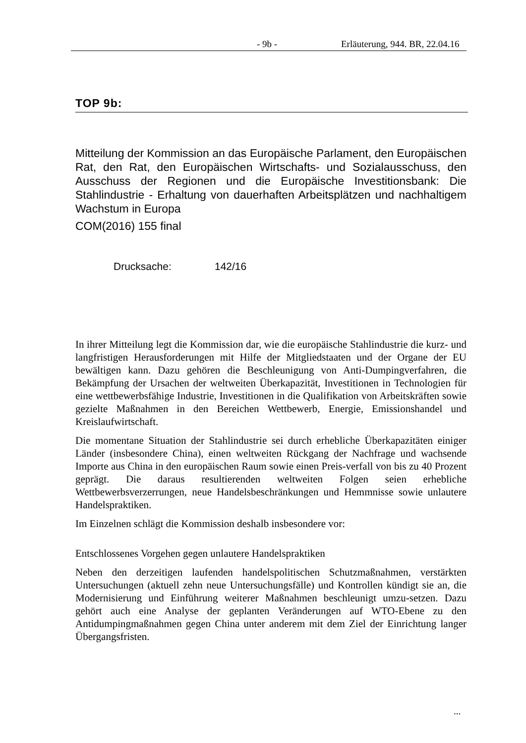- 9b - Erläuterung, 944. BR, 22.04.16
TOP 9b:
Mitteilung der Kommission an das Europäische Parlament, den Europäischen Rat, den Rat, den Europäischen Wirtschafts- und Sozialausschuss, den Ausschuss der Regionen und die Europäische Investitionsbank: Die Stahlindustrie - Erhaltung von dauerhaften Arbeitsplätzen und nachhaltigem Wachstum in Europa
COM(2016) 155 final
Drucksache: 142/16
In ihrer Mitteilung legt die Kommission dar, wie die europäische Stahlindustrie die kurz- und langfristigen Herausforderungen mit Hilfe der Mitgliedstaaten und der Organe der EU bewältigen kann. Dazu gehören die Beschleunigung von Anti-Dumpingverfahren, die Bekämpfung der Ursachen der weltweiten Überkapazität, Investitionen in Technologien für eine wettbewerbsfähige Industrie, Investitionen in die Qualifikation von Arbeitskräften sowie gezielte Maßnahmen in den Bereichen Wettbewerb, Energie, Emissionshandel und Kreislaufwirtschaft.
Die momentane Situation der Stahlindustrie sei durch erhebliche Überkapazitäten einiger Länder (insbesondere China), einen weltweiten Rückgang der Nachfrage und wachsende Importe aus China in den europäischen Raum sowie einen Preis-verfall von bis zu 40 Prozent geprägt. Die daraus resultierenden weltweiten Folgen seien erhebliche Wettbewerbsverzerrungen, neue Handelsbeschränkungen und Hemmnisse sowie unlautere Handelspraktiken.
Im Einzelnen schlägt die Kommission deshalb insbesondere vor:
Entschlossenes Vorgehen gegen unlautere Handelspraktiken
Neben den derzeitigen laufenden handelspolitischen Schutzmaßnahmen, verstärkten Untersuchungen (aktuell zehn neue Untersuchungsfälle) und Kontrollen kündigt sie an, die Modernisierung und Einführung weiterer Maßnahmen beschleunigt umzu-setzen. Dazu gehört auch eine Analyse der geplanten Veränderungen auf WTO-Ebene zu den Antidumpingmaßnahmen gegen China unter anderem mit dem Ziel der Einrichtung langer Übergangsfristen.
...